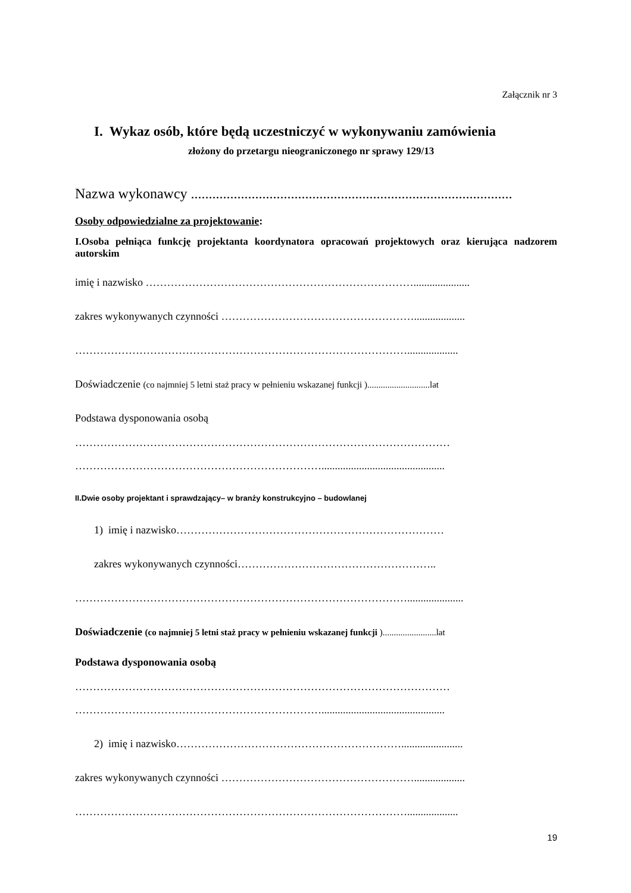Załącznik nr 3
I. Wykaz osób, które będą uczestniczyć w wykonywaniu zamówienia
złożony do przetargu nieograniczonego nr sprawy 129/13
Nazwa wykonawcy ..........................................................................................
Osoby odpowiedzialne za projektowanie:
I.Osoba pełniąca funkcję projektanta koordynatora opracowań projektowych oraz kierująca nadzorem autorskim
imię i nazwisko ………………………………………………………………….....................
zakres wykonywanych czynności ………………………………………………...................
…………………………………………………………………………………...................
Doświadczenie (co najmniej 5 letni staż pracy w pełnieniu wskazanej funkcji )............................lat
Podstawa dysponowania osobą
……………………………………………………………………………………………
……………………………………………………………..............................................
II.Dwie osoby projektant i sprawdzający– w branży konstrukcyjno – budowlanej
1) imię i nazwisko…………………………………………………………………
zakres wykonywanych czynności………………………………………………..
………………………………………………………………………………….....................
Doświadczenie (co najmniej 5 letni staż pracy w pełnieniu wskazanej funkcji )........................lat
Podstawa dysponowania osobą
……………………………………………………………………………………………
……………………………………………………………..............................................
2) imię i nazwisko……………………………………………………….......................
zakres wykonywanych czynności ………………………………………………...................
…………………………………………………………………………………...................
19